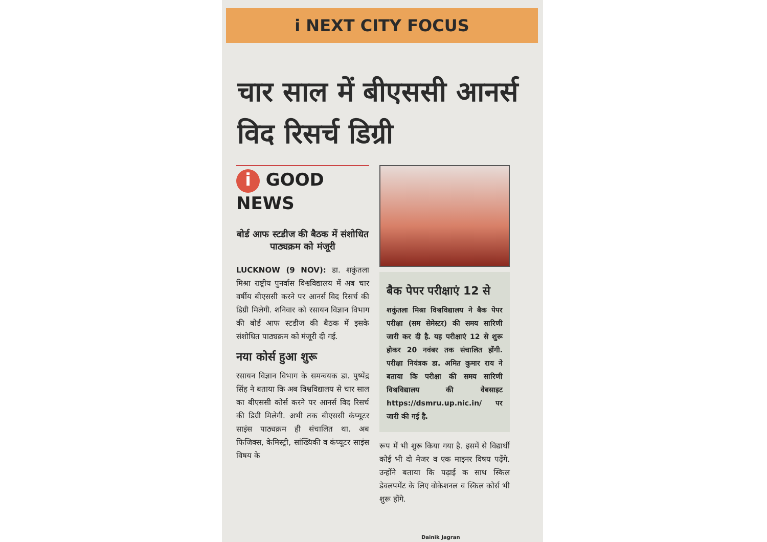i NEXT CITY FOCUS
चार साल में बीएससी आनर्स विद रिसर्च डिग्री
i GOOD NEWS
बोर्ड आफ स्टडीज की बैठक में संशोधित पाठ्यक्रम को मंजूरी
LUCKNOW (9 NOV): डा. शकुंतला मिश्रा राष्ट्रीय पुनर्वास विश्वविद्यालय में अब चार वर्षीय बीएससी करने पर आनर्स विद रिसर्च की डिग्री मिलेगी. शनिवार को रसायन विज्ञान विभाग की बोर्ड आफ स्टडीज की बैठक में इसके संशोधित पाठ्यक्रम को मंजूरी दी गई.
नया कोर्स हुआ शुरू
रसायन विज्ञान विभाग के समन्वयक डा. पुष्पेंद्र सिंह ने बताया कि अब विश्वविद्यालय से चार साल का बीएससी कोर्स करने पर आनर्स विद रिसर्च की डिग्री मिलेगी. अभी तक बीएससी कंप्यूटर साइंस पाठ्यक्रम ही संचालित था. अब फिजिक्स, केमिस्ट्री, सांख्यिकी व कंप्यूटर साइंस विषय के
बैक पेपर परीक्षाएं 12 से
शकुंतला मिश्रा विश्वविद्यालय ने बैक पेपर परीक्षा (सम सेमेस्टर) की समय सारिणी जारी कर दी है. यह परीक्षाएं 12 से शुरू होकर 20 नवंबर तक संचालित होंगी. परीक्षा नियंत्रक डा. अमित कुमार राय ने बताया कि परीक्षा की समय सारिणी विश्वविद्यालय की वेबसाइट https://dsmru.up.nic.in/ पर जारी की गई है.
रूप में भी शुरू किया गया है. इसमें से विद्यार्थी कोई भी दो मेजर व एक माइनर विषय पढ़ेंगे. उन्होंने बताया कि पढ़ाई क साथ स्किल डेवलपमेंट के लिए वोकेशनल व स्किल कोर्स भी शुरू होंगे.
Dainik Jagran